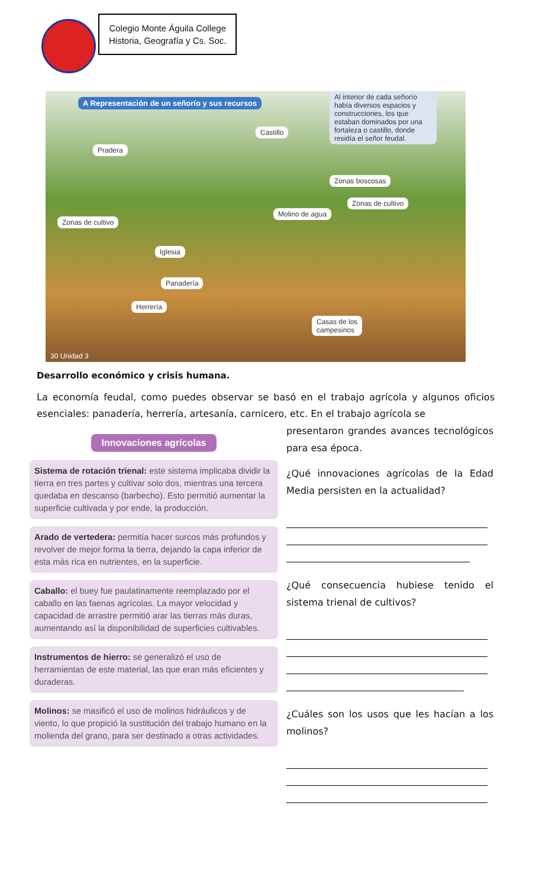Colegio Monte Águila College
Historia, Geografía y Cs. Soc.
A Representación de un señorío y sus recursos
Al interior de cada señorío había diversos espacios y construcciones, los que estaban dominados por una fortaleza o castillo, donde residía el señor feudal.
Castillo
Pradera
Zonas boscosas
Zonas de cultivo
Molino de agua
Zonas de cultivo
Iglesia
Panadería
Herrería
Casas de los
campesinos
30 Unidad 3
Desarrollo económico y crisis humana.
La economía feudal, como puedes observar se basó en el trabajo agrícola y algunos oficios esenciales: panadería, herrería, artesanía, carnicero, etc. En el trabajo agrícola se
Innovaciones agrícolas
Sistema de rotación trienal: este sistema implicaba dividir la tierra en tres partes y cultivar solo dos, mientras una tercera quedaba en descanso (barbecho). Esto permitió aumentar la superficie cultivada y por ende, la producción.
Arado de vertedera: permitía hacer surcos más profundos y revolver de mejor forma la tierra, dejando la capa inferior de esta más rica en nutrientes, en la superficie.
Caballo: el buey fue paulatinamente reemplazado por el caballo en las faenas agrícolas. La mayor velocidad y capacidad de arrastre permitió arar las tierras más duras, aumentando así la disponibilidad de superficies cultivables.
Instrumentos de hierro: se generalizó el uso de herramientas de este material, las que eran más eficientes y duraderas.
Molinos: se masificó el uso de molinos hidráulicos y de viento, lo que propició la sustitución del trabajo humano en la molienda del grano, para ser destinado a otras actividades.
presentaron grandes avances tecnológicos para esa época.
¿Qué innovaciones agrícolas de la Edad Media persisten en la actualidad?
¿Qué consecuencia hubiese tenido el sistema trienal de cultivos?
¿Cuáles son los usos que les hacían a los molinos?